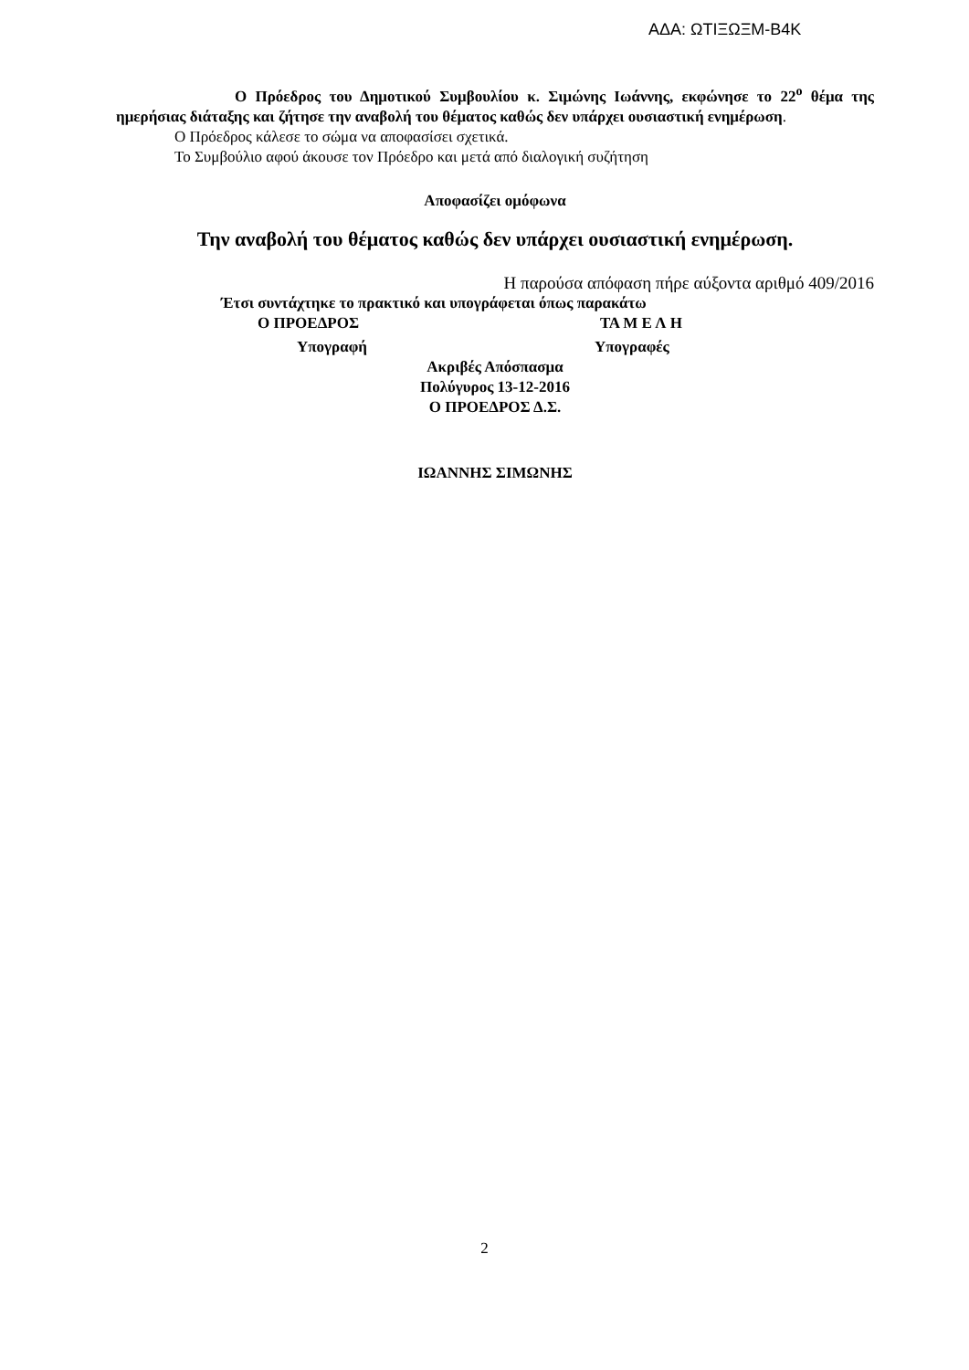ΑΔΑ: ΩΤΙΞΩΞΜ-Β4Κ
Ο Πρόεδρος του Δημοτικού Συμβουλίου κ. Σιμώνης Ιωάννης, εκφώνησε το 22<sup>ο</sup> θέμα της ημερήσιας διάταξης και ζήτησε την αναβολή του θέματος καθώς δεν υπάρχει ουσιαστική ενημέρωση.
Ο Πρόεδρος κάλεσε το σώμα να αποφασίσει σχετικά.
Το Συμβούλιο αφού άκουσε τον Πρόεδρο και μετά από διαλογική συζήτηση
Αποφασίζει ομόφωνα
Την αναβολή του θέματος καθώς δεν υπάρχει ουσιαστική ενημέρωση.
Η παρούσα απόφαση πήρε αύξοντα αριθμό 409/2016
Έτσι συντάχτηκε το πρακτικό και υπογράφεται όπως παρακάτω
Ο ΠΡΟΕΔΡΟΣ ΤΑ Μ Ε Λ Η
Υπογραφή Υπογραφές
Ακριβές Απόσπασμα
Πολύγυρος 13-12-2016
Ο ΠΡΟΕΔΡΟΣ Δ.Σ.
ΙΩΑΝΝΗΣ ΣΙΜΩΝΗΣ
2